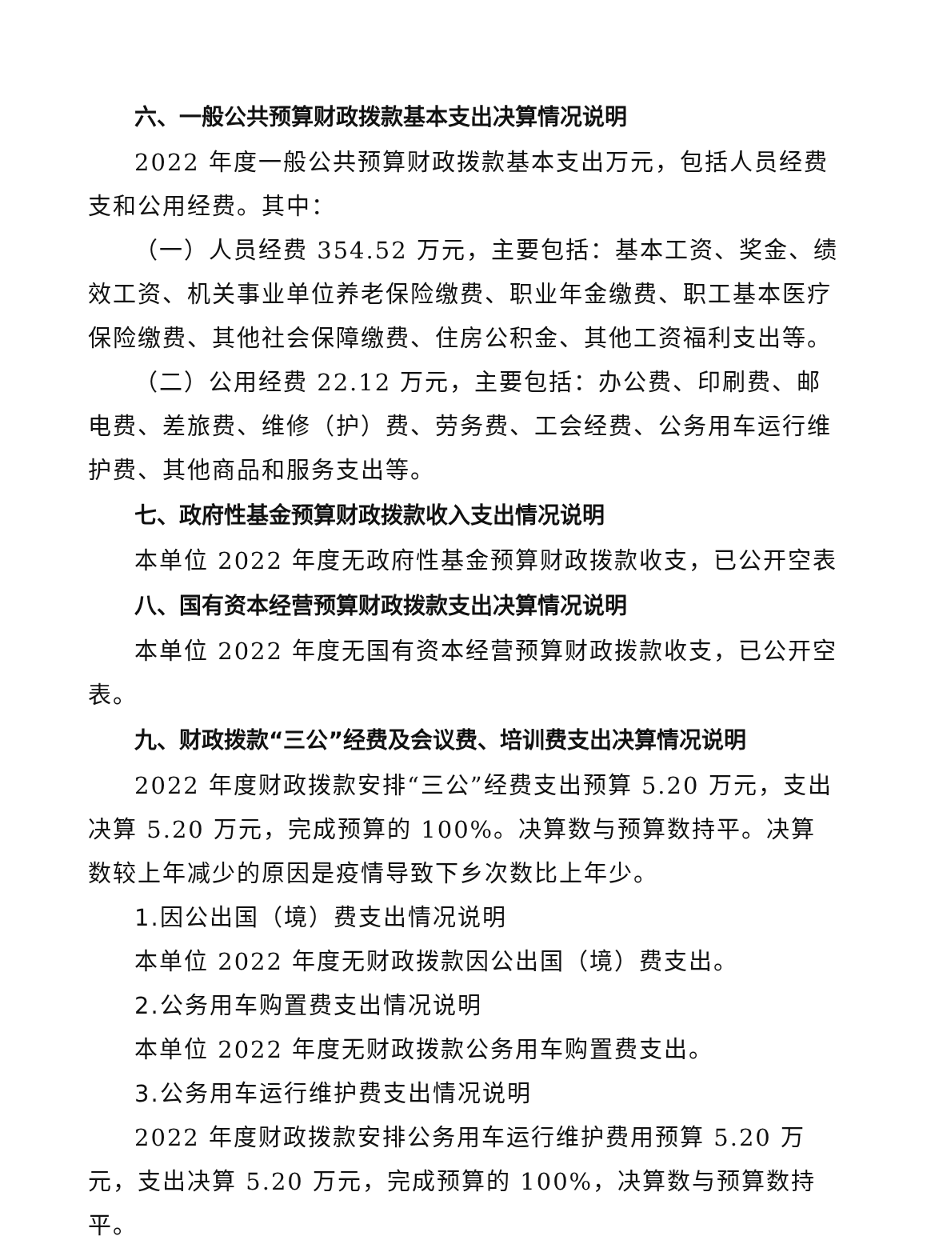六、一般公共预算财政拨款基本支出决算情况说明
2022 年度一般公共预算财政拨款基本支出万元，包括人员经费支和公用经费。其中：
（一）人员经费 354.52 万元，主要包括：基本工资、奖金、绩效工资、机关事业单位养老保险缴费、职业年金缴费、职工基本医疗保险缴费、其他社会保障缴费、住房公积金、其他工资福利支出等。
（二）公用经费 22.12 万元，主要包括：办公费、印刷费、邮电费、差旅费、维修（护）费、劳务费、工会经费、公务用车运行维护费、其他商品和服务支出等。
七、政府性基金预算财政拨款收入支出情况说明
本单位 2022 年度无政府性基金预算财政拨款收支，已公开空表
八、国有资本经营预算财政拨款支出决算情况说明
本单位 2022 年度无国有资本经营预算财政拨款收支，已公开空表。
九、财政拨款“三公”经费及会议费、培训费支出决算情况说明
2022 年度财政拨款安排“三公”经费支出预算 5.20 万元，支出决算 5.20 万元，完成预算的 100%。决算数与预算数持平。决算数较上年减少的原因是疫情导致下乡次数比上年少。
1.因公出国（境）费支出情况说明
本单位 2022 年度无财政拨款因公出国（境）费支出。
2.公务用车购置费支出情况说明
本单位 2022 年度无财政拨款公务用车购置费支出。
3.公务用车运行维护费支出情况说明
2022 年度财政拨款安排公务用车运行维护费用预算 5.20 万元，支出决算 5.20 万元，完成预算的 100%，决算数与预算数持平。